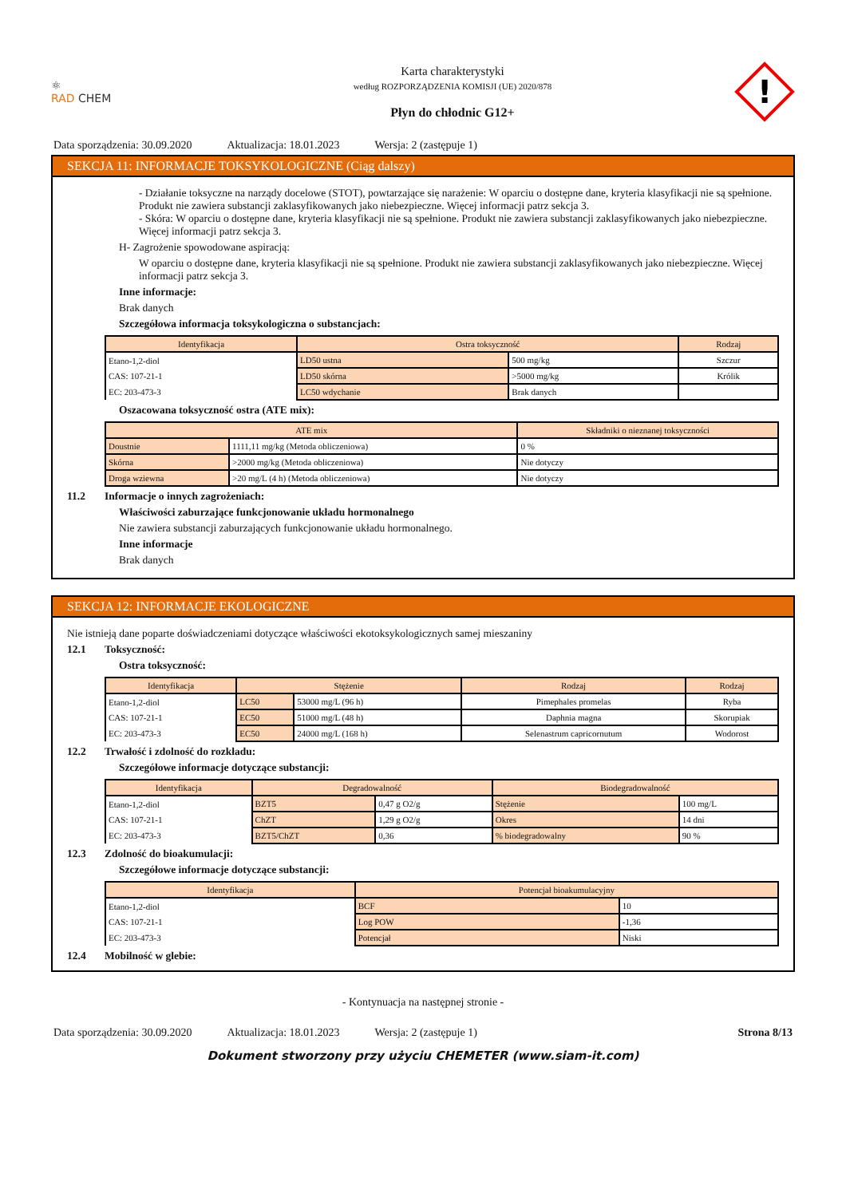⚛
RAD CHEM
Karta charakterystyki
według ROZPORZĄDZENIA KOMISJI (UE) 2020/878
Płyn do chłodnic G12+
!
Data sporządzenia: 30.09.2020 Aktualizacja: 18.01.2023 Wersja: 2 (zastępuje 1)
SEKCJA 11: INFORMACJE TOKSYKOLOGICZNE (Ciąg dalszy)
- Działanie toksyczne na narządy docelowe (STOT), powtarzające się narażenie: W oparciu o dostępne dane, kryteria klasyfikacji nie są spełnione. Produkt nie zawiera substancji zaklasyfikowanych jako niebezpieczne. Więcej informacji patrz sekcja 3.
- Skóra: W oparciu o dostępne dane, kryteria klasyfikacji nie są spełnione. Produkt nie zawiera substancji zaklasyfikowanych jako niebezpieczne. Więcej informacji patrz sekcja 3.
H- Zagrożenie spowodowane aspiracją:
W oparciu o dostępne dane, kryteria klasyfikacji nie są spełnione. Produkt nie zawiera substancji zaklasyfikowanych jako niebezpieczne. Więcej informacji patrz sekcja 3.
Inne informacje:
Brak danych
Szczegółowa informacja toksykologiczna o substancjach:
| Identyfikacja | Ostra toksyczność | | Rodzaj |
| --- | --- | --- | --- |
| Etano-1,2-diol | LD50 ustna | 500 mg/kg | Szczur |
| CAS: 107-21-1 | LD50 skórna | >5000 mg/kg | Królik |
| EC: 203-473-3 | LC50 wdychanie | Brak danych | |
Oszacowana toksyczność ostra (ATE mix):
| ATE mix | | Składniki o nieznanej toksyczności |
| --- | --- | --- |
| Doustnie | 1111,11 mg/kg (Metoda obliczeniowa) | 0 % |
| Skórna | >2000 mg/kg (Metoda obliczeniowa) | Nie dotyczy |
| Droga wziewna | >20 mg/L (4 h) (Metoda obliczeniowa) | Nie dotyczy |
11.2 Informacje o innych zagrożeniach:
Właściwości zaburzające funkcjonowanie układu hormonalnego
Nie zawiera substancji zaburzających funkcjonowanie układu hormonalnego.
Inne informacje
Brak danych
SEKCJA 12: INFORMACJE EKOLOGICZNE
Nie istnieją dane poparte doświadczeniami dotyczące właściwości ekotoksykologicznych samej mieszaniny
12.1 Toksyczność:
Ostra toksyczność:
| Identyfikacja | Stężenie | | Rodzaj | Rodzaj |
| --- | --- | --- | --- | --- |
| Etano-1,2-diol | LC50 | 53000 mg/L (96 h) | Pimephales promelas | Ryba |
| CAS: 107-21-1 | EC50 | 51000 mg/L (48 h) | Daphnia magna | Skorupiak |
| EC: 203-473-3 | EC50 | 24000 mg/L (168 h) | Selenastrum capricornutum | Wodorost |
12.2 Trwałość i zdolność do rozkładu:
Szczegółowe informacje dotyczące substancji:
| Identyfikacja | Degradowalność | | Biodegradowalność | |
| --- | --- | --- | --- | --- |
| Etano-1,2-diol | BZT5 | 0,47 g O2/g | Stężenie | 100 mg/L |
| CAS: 107-21-1 | ChZT | 1,29 g O2/g | Okres | 14 dni |
| EC: 203-473-3 | BZT5/ChZT | 0,36 | % biodegradowalny | 90 % |
12.3 Zdolność do bioakumulacji:
Szczegółowe informacje dotyczące substancji:
| Identyfikacja | Potencjał bioakumulacyjny | |
| --- | --- | --- |
| Etano-1,2-diol | BCF | 10 |
| CAS: 107-21-1 | Log POW | -1,36 |
| EC: 203-473-3 | Potencjał | Niski |
12.4 Mobilność w glebie:
- Kontynuacja na następnej stronie -
Data sporządzenia: 30.09.2020 Aktualizacja: 18.01.2023 Wersja: 2 (zastępuje 1) Strona 8/13
Dokument stworzony przy użyciu CHEMETER (www.siam-it.com)